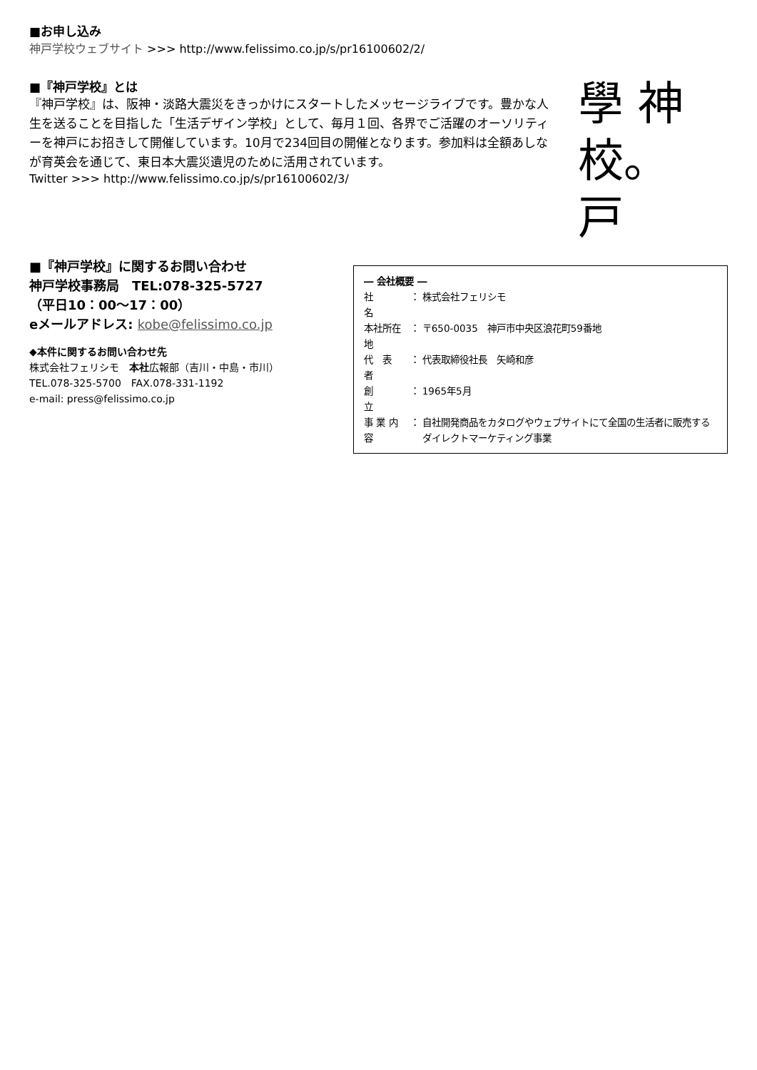■お申し込み
神戸学校ウェブサイト >>> http://www.felissimo.co.jp/s/pr16100602/2/
■『神戸学校』とは
『神戸学校』は、阪神・淡路大震災をきっかけにスタートしたメッセージライブです。豊かな人生を送ることを目指した「生活デザイン学校」として、毎月１回、各界でご活躍のオーソリティーを神戸にお招きして開催しています。10月で234回目の開催となります。参加料は全額あしなが育英会を通じて、東日本大震災遺児のために活用されています。
Twitter >>> http://www.felissimo.co.jp/s/pr16100602/3/
學 神
校。戸
■『神戸学校』に関するお問い合わせ
神戸学校事務局　TEL:078-325-5727
（平日10：00〜17：00）
eメールアドレス: kobe@felissimo.co.jp
◆本件に関するお問い合わせ先
株式会社フェリシモ　本社広報部（吉川・中島・市川）
TEL.078-325-5700　FAX.078-331-1192
e-mail: press@felissimo.co.jp
― 会社概要 ―
| 社 名 | ： | 株式会社フェリシモ |
| 本社所在地 | ： | 〒650-0035 神戸市中央区浪花町59番地 |
| 代 表 者 | ： | 代表取締役社長 矢崎和彦 |
| 創 立 | ： | 1965年5月 |
| 事 業 内 容 | ： | 自社開発商品をカタログやウェブサイトにて全国の生活者に販売するダイレクトマーケティング事業 |